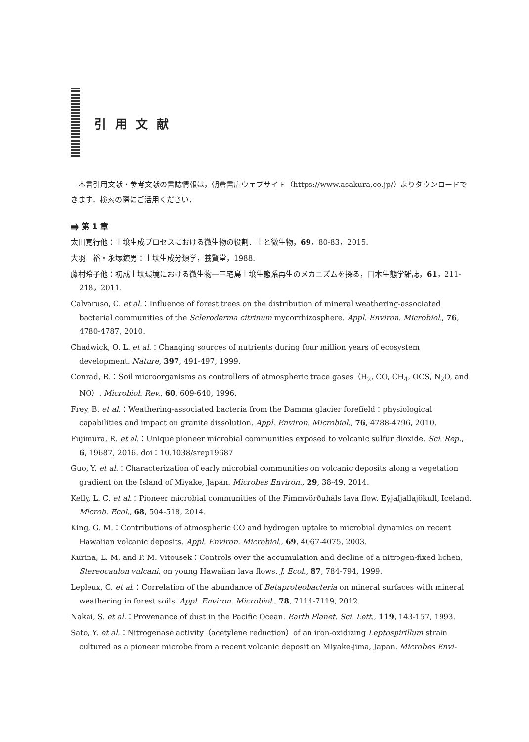引用文献
本書引用文献・参考文献の書誌情報は，朝倉書店ウェブサイト（https://www.asakura.co.jp/）よりダウンロードできます．検索の際にご活用ください．
⭆ 第 1 章
太田寛行他：土壌生成プロセスにおける微生物の役割．土と微生物，69，80-83，2015.
大羽　裕・永塚鎮男：土壌生成分類学，養賢堂，1988.
藤村玲子他：初成土壌環境における微生物—三宅島土壌生態系再生のメカニズムを探る，日本生態学雑誌，61，211-218，2011.
Calvaruso, C. et al.：Influence of forest trees on the distribution of mineral weathering-associated bacterial communities of the Scleroderma citrinum mycorrhizosphere. Appl. Environ. Microbiol., 76, 4780-4787, 2010.
Chadwick, O. L. et al.：Changing sources of nutrients during four million years of ecosystem development. Nature, 397, 491-497, 1999.
Conrad, R.：Soil microorganisms as controllers of atmospheric trace gases（H<sub>2</sub>, CO, CH<sub>4</sub>, OCS, N<sub>2</sub>O, and NO）. Microbiol. Rev., 60, 609-640, 1996.
Frey, B. et al.：Weathering-associated bacteria from the Damma glacier forefield：physiological capabilities and impact on granite dissolution. Appl. Environ. Microbiol., 76, 4788-4796, 2010.
Fujimura, R. et al.：Unique pioneer microbial communities exposed to volcanic sulfur dioxide. Sci. Rep., 6, 19687, 2016. doi：10.1038/srep19687
Guo, Y. et al.：Characterization of early microbial communities on volcanic deposits along a vegetation gradient on the Island of Miyake, Japan. Microbes Environ., 29, 38-49, 2014.
Kelly, L. C. et al.：Pioneer microbial communities of the Fimmvörðuháls lava flow. Eyjafjallajökull, Iceland. Microb. Ecol., 68, 504-518, 2014.
King, G. M.：Contributions of atmospheric CO and hydrogen uptake to microbial dynamics on recent Hawaiian volcanic deposits. Appl. Environ. Microbiol., 69, 4067-4075, 2003.
Kurina, L. M. and P. M. Vitousek：Controls over the accumulation and decline of a nitrogen-fixed lichen, Stereocaulon vulcani, on young Hawaiian lava flows. J. Ecol., 87, 784-794, 1999.
Lepleux, C. et al.：Correlation of the abundance of Betaproteobacteria on mineral surfaces with mineral weathering in forest soils. Appl. Environ. Microbiol., 78, 7114-7119, 2012.
Nakai, S. et al.：Provenance of dust in the Pacific Ocean. Earth Planet. Sci. Lett., 119, 143-157, 1993.
Sato, Y. et al.：Nitrogenase activity（acetylene reduction）of an iron-oxidizing Leptospirillum strain cultured as a pioneer microbe from a recent volcanic deposit on Miyake-jima, Japan. Microbes Envi-